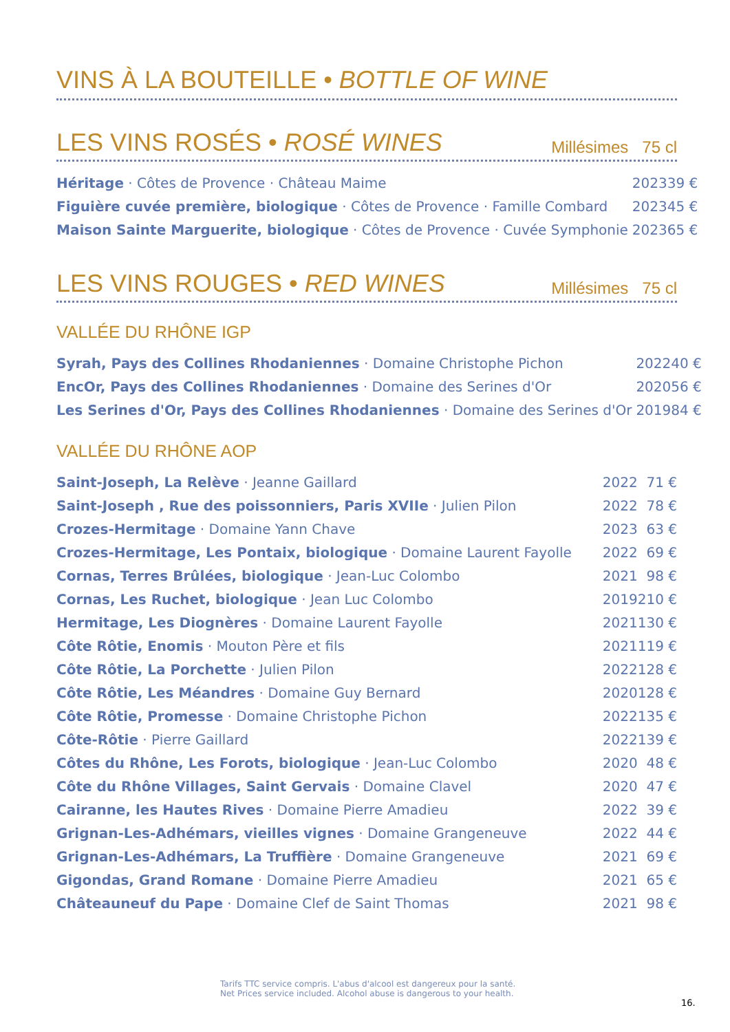VINS À LA BOUTEILLE • BOTTLE OF WINE
LES VINS ROSÉS • ROSÉ WINES Millésimes 75 cl
| Héritage · Côtes de Provence · Château Maime | 2023 | 39 € |
| Figuière cuvée première, biologique · Côtes de Provence · Famille Combard | 2023 | 45 € |
| Maison Sainte Marguerite, biologique · Côtes de Provence · Cuvée Symphonie | 2023 | 65 € |
LES VINS ROUGES • RED WINES Millésimes 75 cl
VALLÉE DU RHÔNE IGP
| Syrah, Pays des Collines Rhodaniennes · Domaine Christophe Pichon | 2022 | 40 € |
| EncOr, Pays des Collines Rhodaniennes · Domaine des Serines d'Or | 2020 | 56 € |
| Les Serines d'Or, Pays des Collines Rhodaniennes · Domaine des Serines d'Or | 2019 | 84 € |
VALLÉE DU RHÔNE AOP
| Saint-Joseph, La Relève · Jeanne Gaillard | 2022 | 71 € |
| Saint-Joseph , Rue des poissonniers, Paris XVIIe · Julien Pilon | 2022 | 78 € |
| Crozes-Hermitage · Domaine Yann Chave | 2023 | 63 € |
| Crozes-Hermitage, Les Pontaix, biologique · Domaine Laurent Fayolle | 2022 | 69 € |
| Cornas, Terres Brûlées, biologique · Jean-Luc Colombo | 2021 | 98 € |
| Cornas, Les Ruchet, biologique · Jean Luc Colombo | 2019 | 210 € |
| Hermitage, Les Diognères · Domaine Laurent Fayolle | 2021 | 130 € |
| Côte Rôtie, Enomis · Mouton Père et fils | 2021 | 119 € |
| Côte Rôtie, La Porchette · Julien Pilon | 2022 | 128 € |
| Côte Rôtie, Les Méandres · Domaine Guy Bernard | 2020 | 128 € |
| Côte Rôtie, Promesse · Domaine Christophe Pichon | 2022 | 135 € |
| Côte-Rôtie · Pierre Gaillard | 2022 | 139 € |
| Côtes du Rhône, Les Forots, biologique · Jean-Luc Colombo | 2020 | 48 € |
| Côte du Rhône Villages, Saint Gervais · Domaine Clavel | 2020 | 47 € |
| Cairanne, les Hautes Rives · Domaine Pierre Amadieu | 2022 | 39 € |
| Grignan-Les-Adhémars, vieilles vignes · Domaine Grangeneuve | 2022 | 44 € |
| Grignan-Les-Adhémars, La Truffière · Domaine Grangeneuve | 2021 | 69 € |
| Gigondas, Grand Romane · Domaine Pierre Amadieu | 2021 | 65 € |
| Châteauneuf du Pape · Domaine Clef de Saint Thomas | 2021 | 98 € |
Tarifs TTC service compris. L'abus d'alcool est dangereux pour la santé.
Net Prices service included. Alcohol abuse is dangerous to your health.
16.